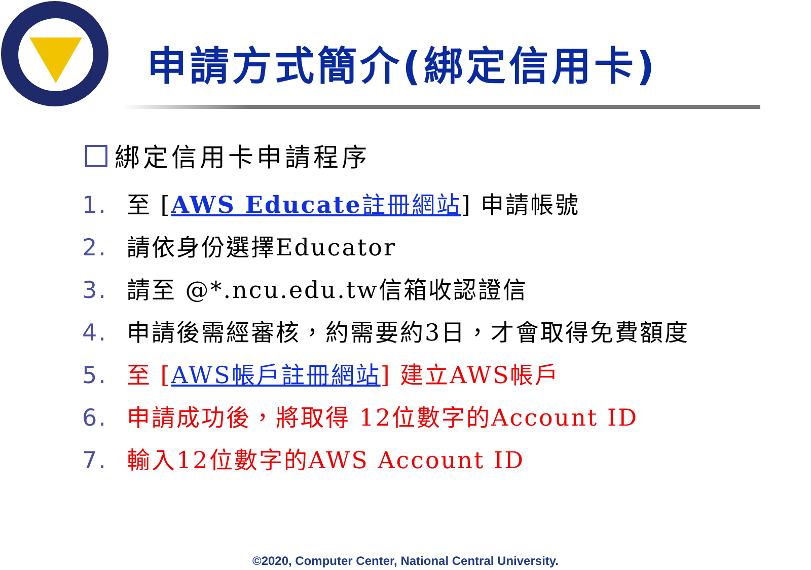申請方式簡介(綁定信用卡)
綁定信用卡申請程序
1. 至 [AWS Educate註冊網站] 申請帳號
2. 請依身份選擇Educator
3. 請至 @*.ncu.edu.tw信箱收認證信
4. 申請後需經審核，約需要約3日，才會取得免費額度
5. 至 [AWS帳戶註冊網站] 建立AWS帳戶
6. 申請成功後，將取得 12位數字的Account ID
7. 輸入12位數字的AWS Account ID
©2020, Computer Center, National Central University.